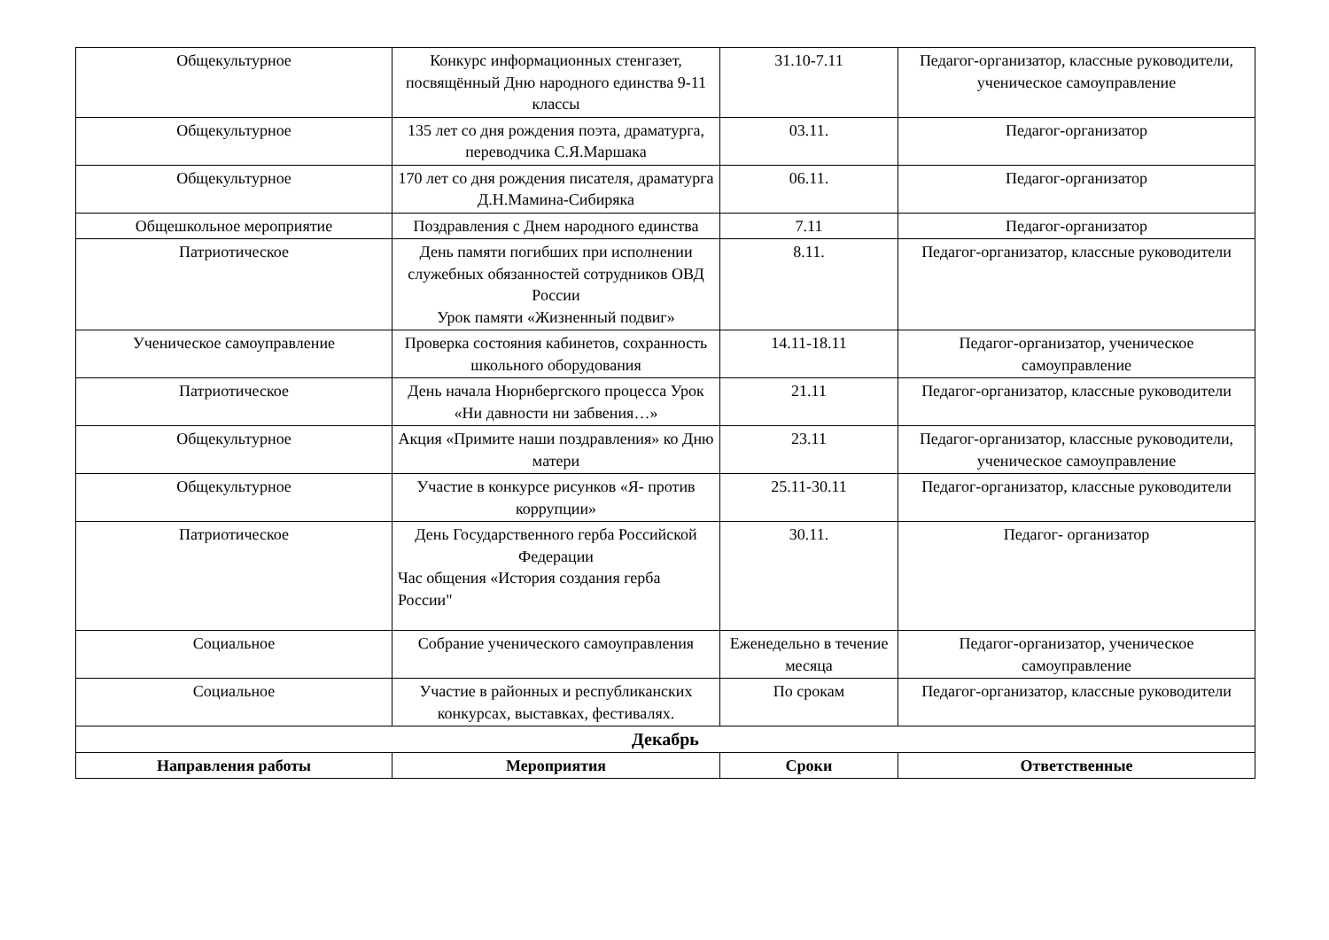| Общекультурное | Конкурс информационных стенгазет, посвящённый Дню народного единства 9-11 классы | 31.10-7.11 | Педагог-организатор, классные руководители, ученическое самоуправление |
| Общекультурное | 135 лет со дня рождения поэта, драматурга, переводчика С.Я.Маршака | 03.11. | Педагог-организатор |
| Общекультурное | 170 лет со дня рождения писателя, драматурга Д.Н.Мамина-Сибиряка | 06.11. | Педагог-организатор |
| Общешкольное мероприятие | Поздравления с Днем народного единства | 7.11 | Педагог-организатор |
| Патриотическое | День памяти погибших при исполнении служебных обязанностей сотрудников ОВД России Урок памяти «Жизненный подвиг» | 8.11. | Педагог-организатор, классные руководители |
| Ученическое самоуправление | Проверка состояния кабинетов, сохранность школьного оборудования | 14.11-18.11 | Педагог-организатор, ученическое самоуправление |
| Патриотическое | День начала Нюрнбергского процесса Урок «Ни давности ни забвения…» | 21.11 | Педагог-организатор, классные руководители |
| Общекультурное | Акция «Примите наши поздравления» ко Дню матери | 23.11 | Педагог-организатор, классные руководители, ученическое самоуправление |
| Общекультурное | Участие в конкурсе рисунков «Я- против коррупции» | 25.11-30.11 | Педагог-организатор, классные руководители |
| Патриотическое | День Государственного герба Российской Федерации Час общения «История создания герба России" | 30.11. | Педагог- организатор |
| Социальное | Собрание ученического самоуправления | Еженедельно в течение месяца | Педагог-организатор, ученическое самоуправление |
| Социальное | Участие в районных и республиканских конкурсах, выставках, фестивалях. | По срокам | Педагог-организатор, классные руководители |
| Декабрь | | | |
| Направления работы | Мероприятия | Сроки | Ответственные |